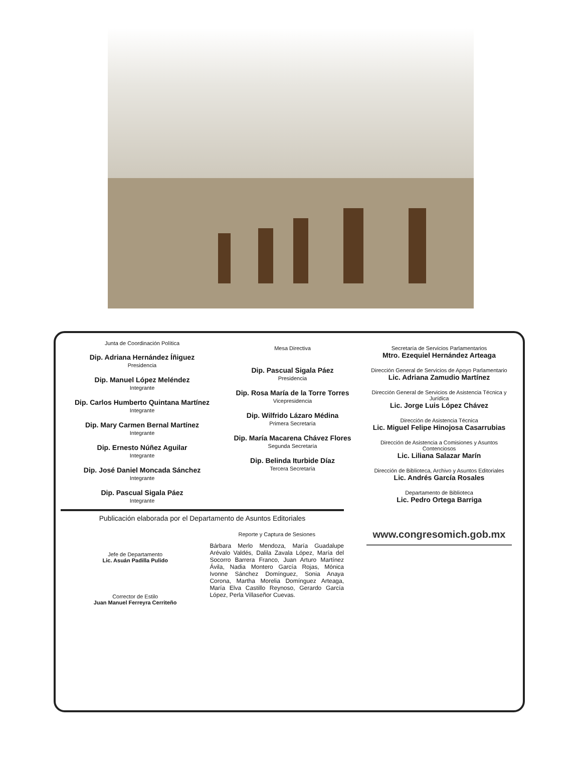Junta de Coordinación Política
Dip. Adriana Hernández Íñiguez
Presidencia
Dip. Manuel López Meléndez
Integrante
Dip. Carlos Humberto Quintana Martínez
Integrante
Dip. Mary Carmen Bernal Martínez
Integrante
Dip. Ernesto Núñez Aguilar
Integrante
Dip. José Daniel Moncada Sánchez
Integrante
Dip. Pascual Sigala Páez
Integrante
Mesa Directiva
Dip. Pascual Sigala Páez
Presidencia
Dip. Rosa María de la Torre Torres
Vicepresidencia
Dip. Wilfrido Lázaro Médina
Primera Secretaría
Dip. María Macarena Chávez Flores
Segunda Secretaría
Dip. Belinda Iturbide Díaz
Tercera Secretaría
Publicación elaborada por el Departamento de Asuntos Editoriales
Jefe de Departamento
Lic. Asuán Padilla Pulido
Corrector de Estilo
Juan Manuel Ferreyra Cerriteño
Reporte y Captura de Sesiones
Bárbara Merlo Mendoza, María Guadalupe Arévalo Valdés, Dalila Zavala López, María del Socorro Barrera Franco, Juan Arturo Martínez Ávila, Nadia Montero García Rojas, Mónica Ivonne Sánchez Domínguez, Sonia Anaya Corona, Martha Morelia Domínguez Arteaga, María Elva Castillo Reynoso, Gerardo García López, Perla Villaseñor Cuevas.
Secretaría de Servicios Parlamentarios
Mtro. Ezequiel Hernández Arteaga
Dirección General de Servicios de Apoyo Parlamentario
Lic. Adriana Zamudio Martínez
Dirección General de Servicios de Asistencia Técnica y Jurídica
Lic. Jorge Luis López Chávez
Dirección de Asistencia Técnica
Lic. Miguel Felipe Hinojosa Casarrubias
Dirección de Asistencia a Comisiones y Asuntos Contenciosos
Lic. Liliana Salazar Marín
Dirección de Biblioteca, Archivo y Asuntos Editoriales
Lic. Andrés García Rosales
Departamento de Biblioteca
Lic. Pedro Ortega Barriga
www.congresomich.gob.mx